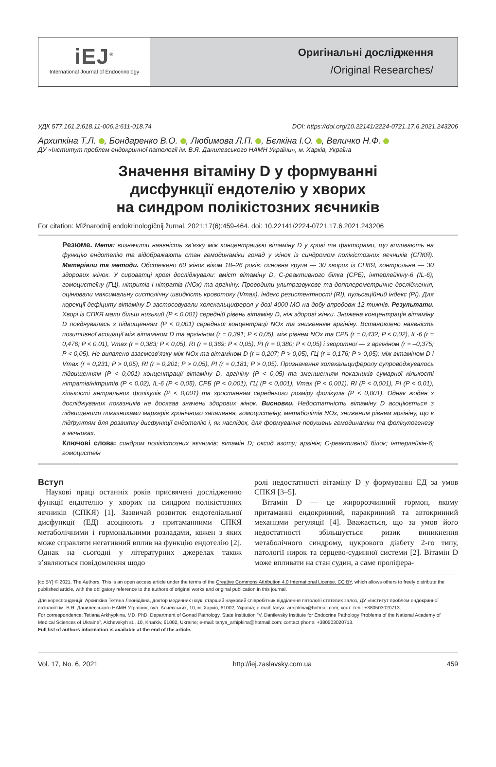iEJ<sup>®</sup>
International Journal of Endocrinology
Оригінальні дослідження
/Original Researches/
УДК 577.161.2:618.11-006.2:611-018.74 DOI: https://doi.org/10.22141/2224-0721.17.6.2021.243206
Архипкіна Т.Л. , Бондаренко В.О. , Любимова Л.П. , Бєлкіна І.О. , Величко Н.Ф.
ДУ «Інститут проблем ендокринної патології ім. В.Я. Данилевського НАМН України», м. Харків, Україна
Значення вітаміну D у формуванні
дисфункції ендотелію у хворих
на синдром полікістозних яєчників
For citation: Mìžnarodnij endokrinologìčnij žurnal. 2021;17(6):459-464. doi: 10.22141/2224-0721.17.6.2021.243206
Резюме. Мета: визначити наявність зв’язку між концентрацією вітаміну D у крові та факторами, що впливають на функцію ендотелію та відображають стан гемодинаміки гонад у жінок із синдромом полікістозних яєчників (СПКЯ). Матеріали та методи. Обстежено 60 жінок віком 18–26 років: основна група — 30 хворих із СПКЯ, контрольна — 30 здорових жінок. У сироватці крові досліджували: вміст вітаміну D, С-реактивного білка (СРБ), інтерлейкіну-6 (IL-6), гомоцистеїну (ГЦ), нітритів і нітратів (NOx) та аргініну. Проводили ультразвукове та допплерометричне дослідження, оцінювали максимальну систолічну швидкість кровотоку (Vmax), індекс резистентності (RI), пульсаційний індекс (PI). Для корекції дефіциту вітаміну D застосовували холекальциферол у дозі 4000 МО на добу впродовж 12 тижнів. Результати. Хворі із СПКЯ мали більш низький (P < 0,001) середній рівень вітаміну D, ніж здорові жінки. Знижена концентрація вітаміну D поєднувалась з підвищенням (P < 0,001) середньої концентрації NOx та зниженням аргініну. Встановлено наявність позитивної асоціації між вітаміном D та аргініном (r = 0,391; P < 0,05), між рівнем NOx та СРБ (r = 0,432; P < 0,02), IL-6 (r = 0,476; P < 0,01), Vmax (r = 0,383; P < 0,05), RI (r = 0,369; P < 0,05), PI (r = 0,380; P < 0,05) і зворотної — з аргініном (r = –0,375; P < 0,05). Не виявлено взаємозв’язку між NOx та вітаміном D (r = 0,207; P > 0,05), ГЦ (r = 0,176; P > 0,05); між вітаміном D і Vmax (r = 0,231; P > 0,05), RI (r = 0,201; P > 0,05), PI (r = 0,181; P > 0,05). Призначення холекальциферолу супроводжувалось підвищенням (P < 0,001) концентрації вітаміну D, аргініну (P < 0,05) та зменшенням показників сумарної кількості нітратів/нітритів (P < 0,02), IL-6 (P < 0,05), СРБ (P < 0,001), ГЦ (P < 0,001), Vmax (P < 0,001), RI (P < 0,001), PI (P < 0,01), кількості антральних фолікулів (P < 0,001) та зростанням середнього розміру фолікулів (P < 0,001). Однак жоден з досліджуваних показників не досягав значень здорових жінок. Висновки. Недостатність вітаміну D асоціюється з підвищеними показниками маркерів хронічного запалення, гомоцистеїну, метаболітів NOx, зниженим рівнем аргініну, що є підґрунтям для розвитку дисфункції ендотелію і, як наслідок, для формування порушень гемодинаміки та фолікулогенезу в яєчниках.
Ключові слова: синдром полікістозних яєчників; вітамін D; оксид азоту; аргінін; С-реактивний білок; інтерлейкін-6; гомоцистеїн
Вступ
 Наукові праці останніх років присвячені дослідженню функції ендотелію у хворих на синдром полікістозних яєчників (СПКЯ) [1]. Зазвичай розвиток ендотеліальної дисфункції (ЕД) асоціюють з притаманними СПКЯ метаболічними і гормональними розладами, кожен з яких може справляти негативний вплив на функцію ендотелію [2]. Однак на сьогодні у літературних джерелах також з’являються повідомлення щодо
ролі недостатності вітаміну D у формуванні ЕД за умов СПКЯ [3–5].
 Вітамін D — це жиророзчинний гормон, якому притаманні ендокринний, паракринний та автокринний механізми регуляції [4]. Вважається, що за умов його недостатності збільшується ризик виникнення метаболічного синдрому, цукрового діабету 2-го типу, патології нирок та серцево-судинної системи [2]. Вітамін D може впливати на стан судин, а саме проліфера-
[cc BY] © 2021. The Authors. This is an open access article under the terms of the Creative Commons Attribution 4.0 International License, CC BY, which allows others to freely distribute the published article, with the obligatory reference to the authors of original works and original publication in this journal.
Для кореспонденції: Архипкіна Тетяна Леонідівна, доктор медичних наук, старший науковий співробітник відділення патології статевих залоз, ДУ «Інститут проблем ендокринної патології ім. В.Я. Данилевського НАМН України», вул. Алчевських, 10, м. Харків, 61002, Україна; e-mail: tanya_arhipkina@hotmail.com; конт. тел.: +380503020713.
For correspondence: Tetiana Arkhypkina, MD, PhD, Department of Gonad Pathology, State Institution “V. Danilevsky Institute for Endocrine Pathology Problems of the National Academy of Medical Sciences of Ukraine”, Alchevskyh st., 10, Kharkiv, 61002, Ukraine; e-mail: tanya_arhipkina@hotmail.com; contact phone: +380503020713.
Full list of authors information is available at the end of the article.
Vol. 17, No. 6, 2021 http://iej.zaslavsky.com.ua 459